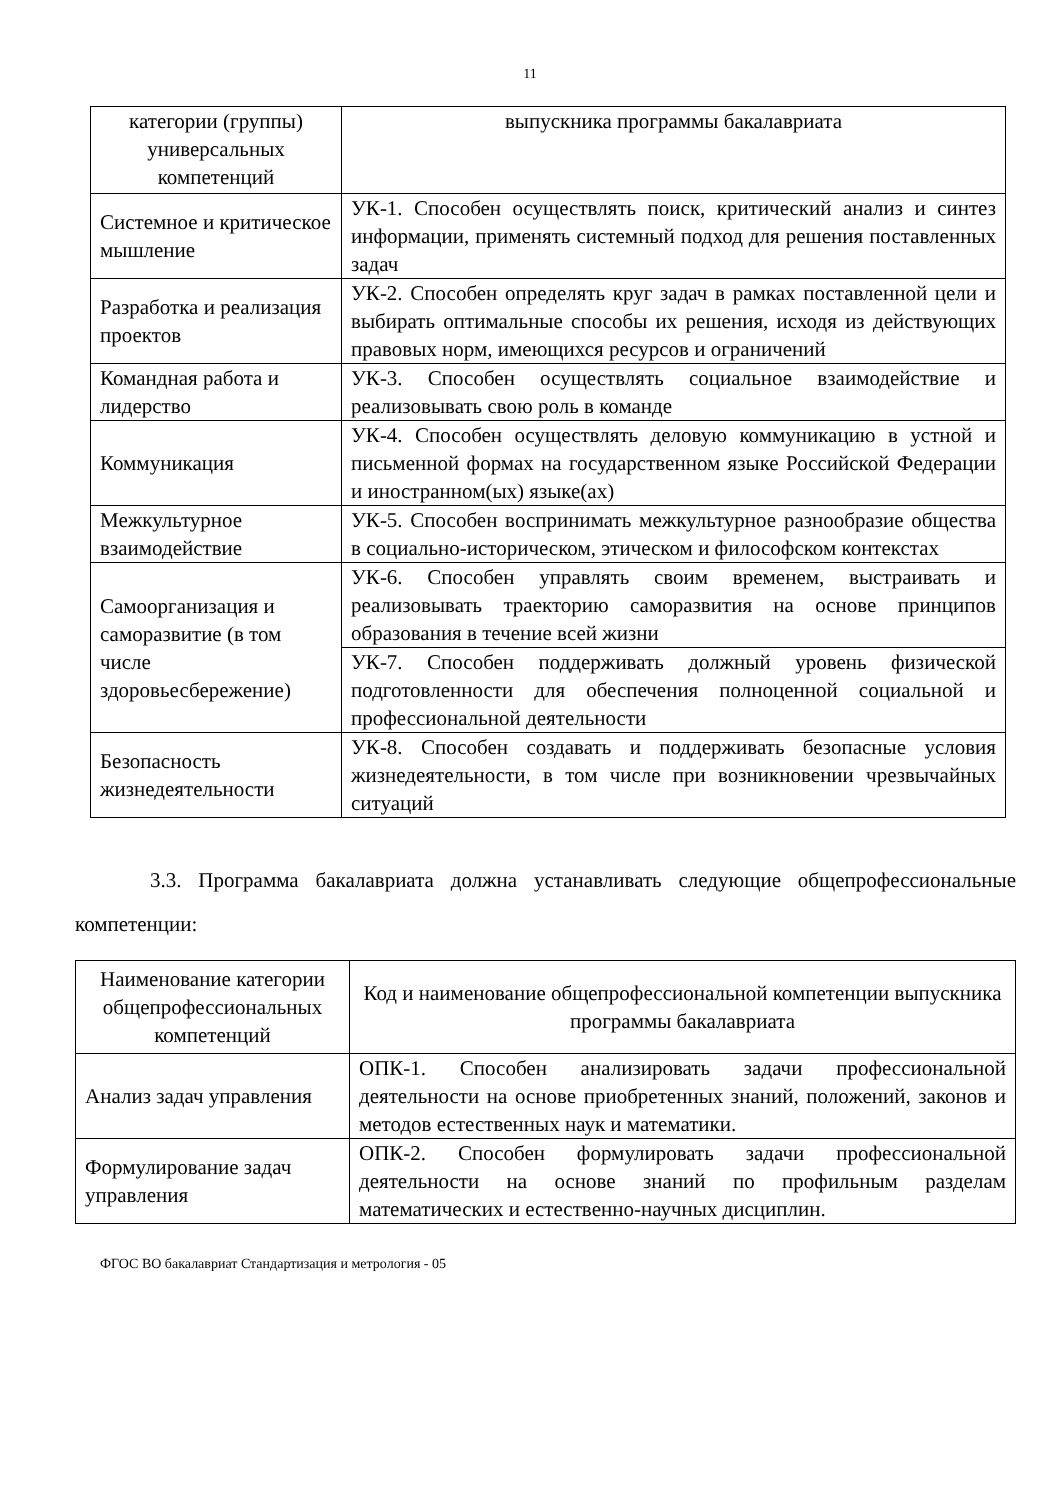11
| категории (группы) универсальных компетенций | выпускника программы бакалавриата |
| Системное и критическое мышление | УК-1. Способен осуществлять поиск, критический анализ и синтез информации, применять системный подход для решения поставленных задач |
| Разработка и реализация проектов | УК-2. Способен определять круг задач в рамках поставленной цели и выбирать оптимальные способы их решения, исходя из действующих правовых норм, имеющихся ресурсов и ограничений |
| Командная работа и лидерство | УК-3. Способен осуществлять социальное взаимодействие и реализовывать свою роль в команде |
| Коммуникация | УК-4. Способен осуществлять деловую коммуникацию в устной и письменной формах на государственном языке Российской Федерации и иностранном(ых) языке(ах) |
| Межкультурное взаимодействие | УК-5. Способен воспринимать межкультурное разнообразие общества в социально-историческом, этическом и философском контекстах |
| Самоорганизация и саморазвитие (в том числе здоровьесбережение) | УК-6. Способен управлять своим временем, выстраивать и реализовывать траекторию саморазвития на основе принципов образования в течение всей жизни |
| | УК-7. Способен поддерживать должный уровень физической подготовленности для обеспечения полноценной социальной и профессиональной деятельности |
| Безопасность жизнедеятельности | УК-8. Способен создавать и поддерживать безопасные условия жизнедеятельности, в том числе при возникновении чрезвычайных ситуаций |
3.3. Программа бакалавриата должна устанавливать следующие общепрофессиональные компетенции:
| Наименование категории общепрофессиональных компетенций | Код и наименование общепрофессиональной компетенции выпускника программы бакалавриата |
| Анализ задач управления | ОПК-1. Способен анализировать задачи профессиональной деятельности на основе приобретенных знаний, положений, законов и методов естественных наук и математики. |
| Формулирование задач управления | ОПК-2. Способен формулировать задачи профессиональной деятельности на основе знаний по профильным разделам математических и естественно-научных дисциплин. |
ФГОС ВО бакалавриат Стандартизация и метрология - 05